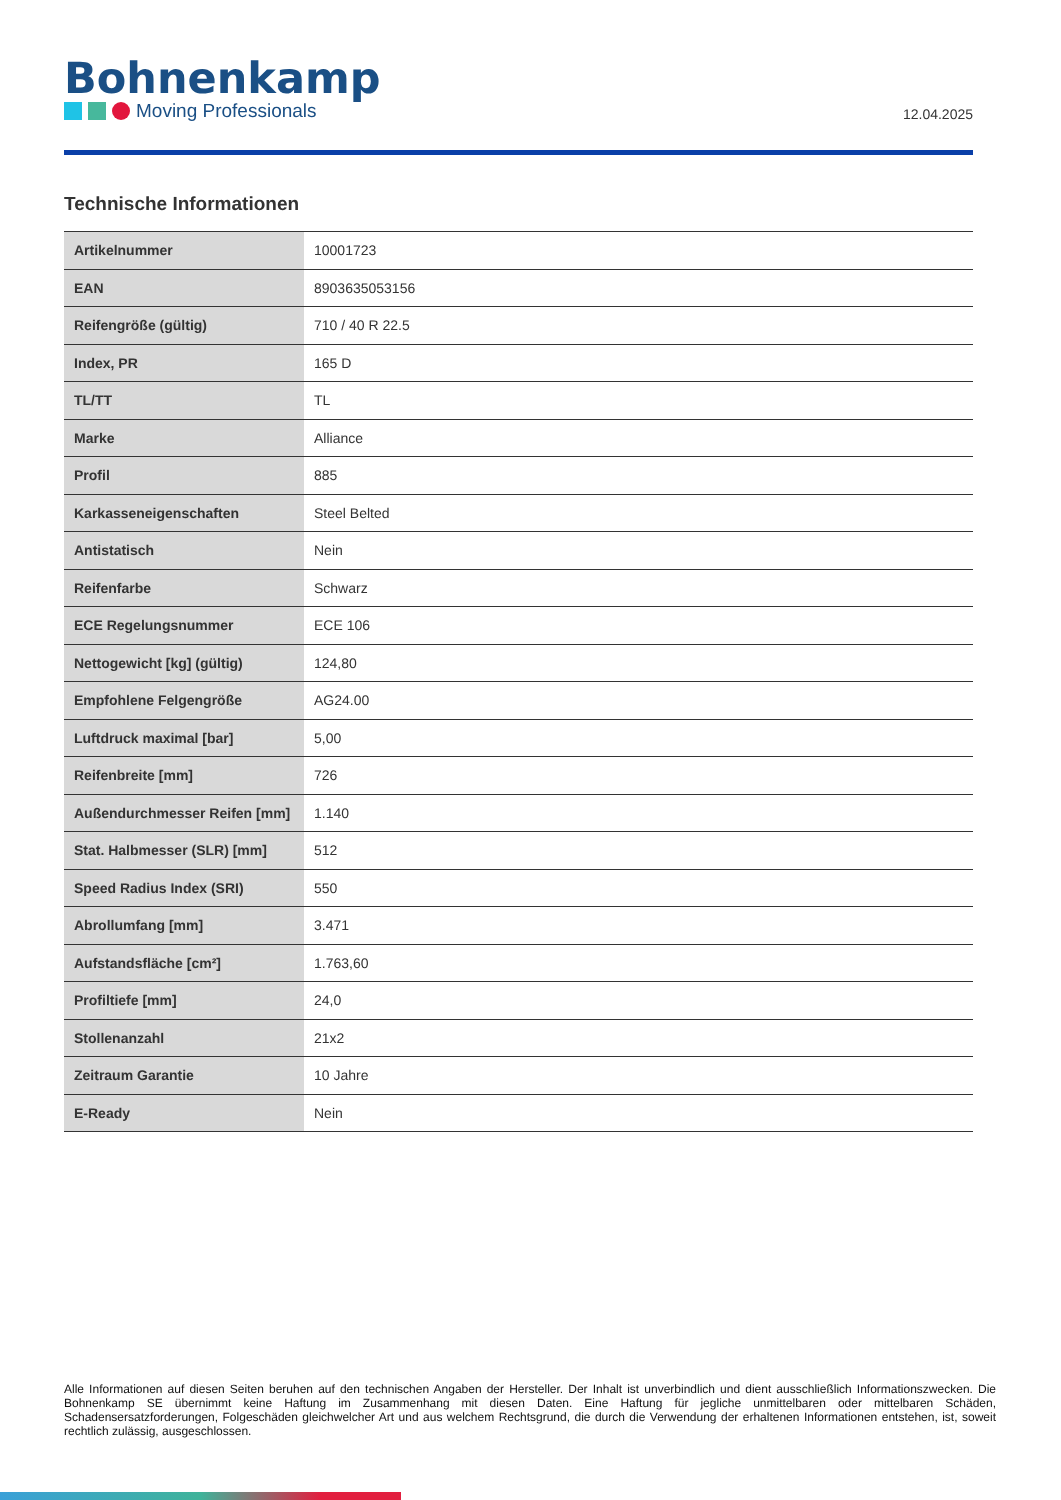Bohnenkamp
Moving Professionals
12.04.2025
Technische Informationen
| Artikelnummer | 10001723 |
| EAN | 8903635053156 |
| Reifengröße (gültig) | 710 / 40 R 22.5 |
| Index, PR | 165 D |
| TL/TT | TL |
| Marke | Alliance |
| Profil | 885 |
| Karkasseneigenschaften | Steel Belted |
| Antistatisch | Nein |
| Reifenfarbe | Schwarz |
| ECE Regelungsnummer | ECE 106 |
| Nettogewicht [kg] (gültig) | 124,80 |
| Empfohlene Felgengröße | AG24.00 |
| Luftdruck maximal [bar] | 5,00 |
| Reifenbreite [mm] | 726 |
| Außendurchmesser Reifen [mm] | 1.140 |
| Stat. Halbmesser (SLR) [mm] | 512 |
| Speed Radius Index (SRI) | 550 |
| Abrollumfang [mm] | 3.471 |
| Aufstandsfläche [cm²] | 1.763,60 |
| Profiltiefe [mm] | 24,0 |
| Stollenanzahl | 21x2 |
| Zeitraum Garantie | 10 Jahre |
| E-Ready | Nein |
Alle Informationen auf diesen Seiten beruhen auf den technischen Angaben der Hersteller. Der Inhalt ist unverbindlich und dient ausschließlich Informationszwecken. Die Bohnenkamp SE übernimmt keine Haftung im Zusammenhang mit diesen Daten. Eine Haftung für jegliche unmittelbaren oder mittelbaren Schäden, Schadensersatzforderungen, Folgeschäden gleichwelcher Art und aus welchem Rechtsgrund, die durch die Verwendung der erhaltenen Informationen entstehen, ist, soweit rechtlich zulässig, ausgeschlossen.